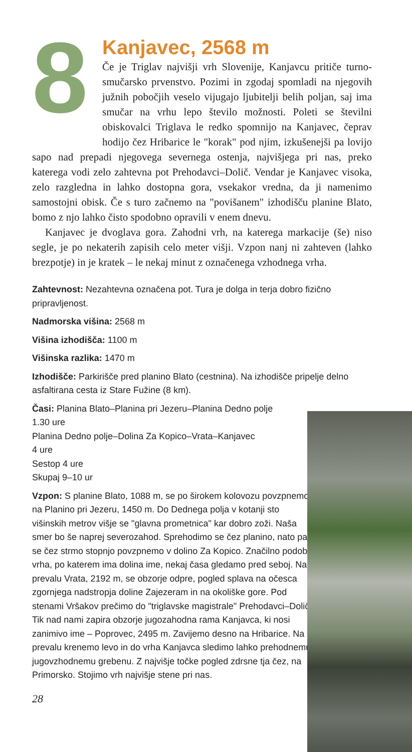8
Kanjavec, 2568 m
Če je Triglav najvišji vrh Slovenije, Kanjavcu pritiče turno-smučarsko prvenstvo. Pozimi in zgodaj spomladi na njegovih južnih pobočjih veselo vijugajo ljubitelji belih poljan, saj ima smučar na vrhu lepo število možnosti. Poleti se številni obiskovalci Triglava le redko spomnijo na Kanjavec, čeprav hodijo čez Hribarice le "korak" pod njim, izkušenejši pa lovijo sapo nad prepadi njegovega severnega ostenja, najvišjega pri nas, preko katerega vodi zelo zahtevna pot Prehodavci–Dolič. Vendar je Kanjavec visoka, zelo razgledna in lahko dostopna gora, vsekakor vredna, da ji namenimo samostojni obisk. Če s turo začnemo na "povišanem" izhodišču planine Blato, bomo z njo lahko čisto spodobno opravili v enem dnevu.
Kanjavec je dvoglava gora. Zahodni vrh, na katerega markacije (še) niso segle, je po nekaterih zapisih celo meter višji. Vzpon nanj ni zahteven (lahko brezpotje) in je kratek – le nekaj minut z označenega vzhodnega vrha.
Zahtevnost: Nezahtevna označena pot. Tura je dolga in terja dobro fizično pripravljenost.
Nadmorska višina: 2568 m
Višina izhodišča: 1100 m
Višinska razlika: 1470 m
Izhodišče: Parkirišče pred planino Blato (cestnina). Na izhodišče pripelje delno asfaltirana cesta iz Stare Fužine (8 km).
Časi: Planina Blato–Planina pri Jezeru–Planina Dedno polje
1.30 ure
Planina Dedno polje–Dolina Za Kopico–Vrata–Kanjavec
4 ure
Sestop 4 ure
Skupaj 9–10 ur
Vzpon: S planine Blato, 1088 m, se po širokem kolovozu povzpnemo na Planino pri Jezeru, 1450 m. Do Dednega polja v kotanji sto višinskih metrov višje se "glavna prometnica" kar dobro zoži. Naša smer bo še naprej severozahod. Sprehodimo se čez planino, nato pa se čez strmo stopnjo povzpnemo v dolino Za Kopico. Značilno podobo vrha, po katerem ima dolina ime, nekaj časa gledamo pred seboj. Na prevalu Vrata, 2192 m, se obzorje odpre, pogled splava na očesca zgornjega nadstropja doline Zajezeram in na okoliške gore. Pod stenami Vršakov prečimo do "triglavske magistrale" Prehodavci–Dolič. Tik nad nami zapira obzorje jugozahodna rama Kanjavca, ki nosi zanimivo ime – Poprovec, 2495 m. Zavijemo desno na Hribarice. Na prevalu krenemo levo in do vrha Kanjavca sledimo lahko prehodnemu jugovzhodnemu grebenu. Z najvišje točke pogled zdrsne tja čez, na Primorsko. Stojimo vrh najvišje stene pri nas.
28